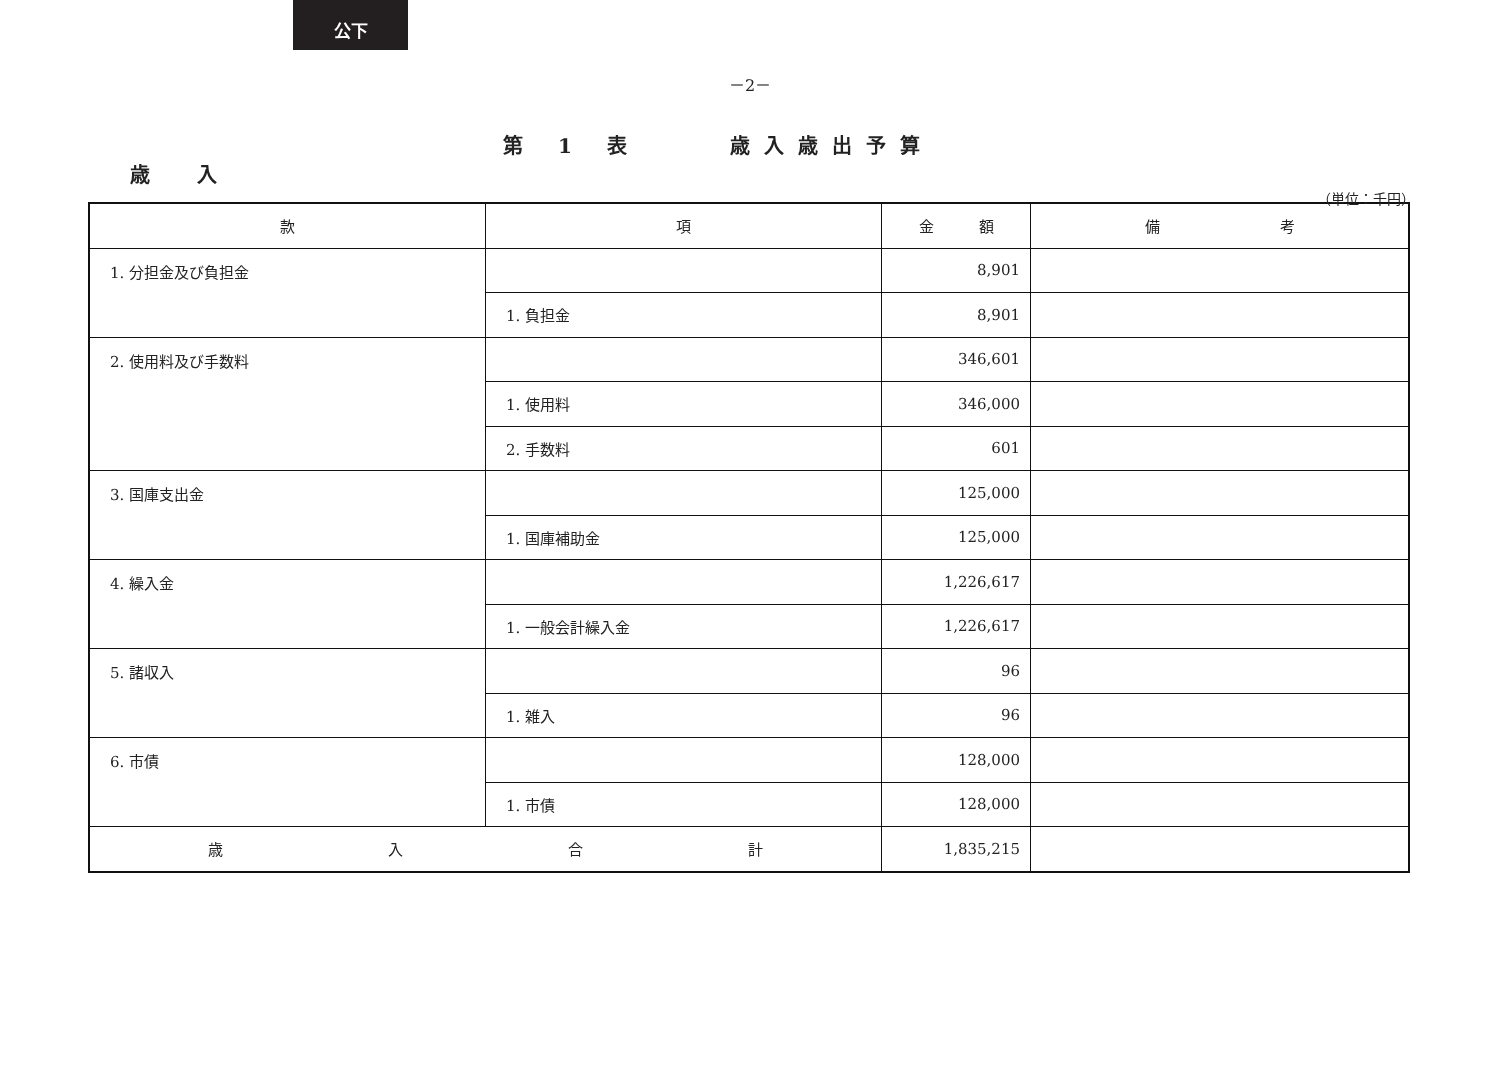公下
－2－
第 1 表　　 歳入歳出予算
歳 入
（単位：千円）
| 款 | 項 | 金 額 | 備 考 |
| --- | --- | --- | --- |
| 1. 分担金及び負担金 | | 8,901 | |
| | 1. 負担金 | 8,901 | |
| 2. 使用料及び手数料 | | 346,601 | |
| | 1. 使用料 | 346,000 | |
| | 2. 手数料 | 601 | |
| 3. 国庫支出金 | | 125,000 | |
| | 1. 国庫補助金 | 125,000 | |
| 4. 繰入金 | | 1,226,617 | |
| | 1. 一般会計繰入金 | 1,226,617 | |
| 5. 諸収入 | | 96 | |
| | 1. 雑入 | 96 | |
| 6. 市債 | | 128,000 | |
| | 1. 市債 | 128,000 | |
| 歳 入 合 計 | | 1,835,215 | |